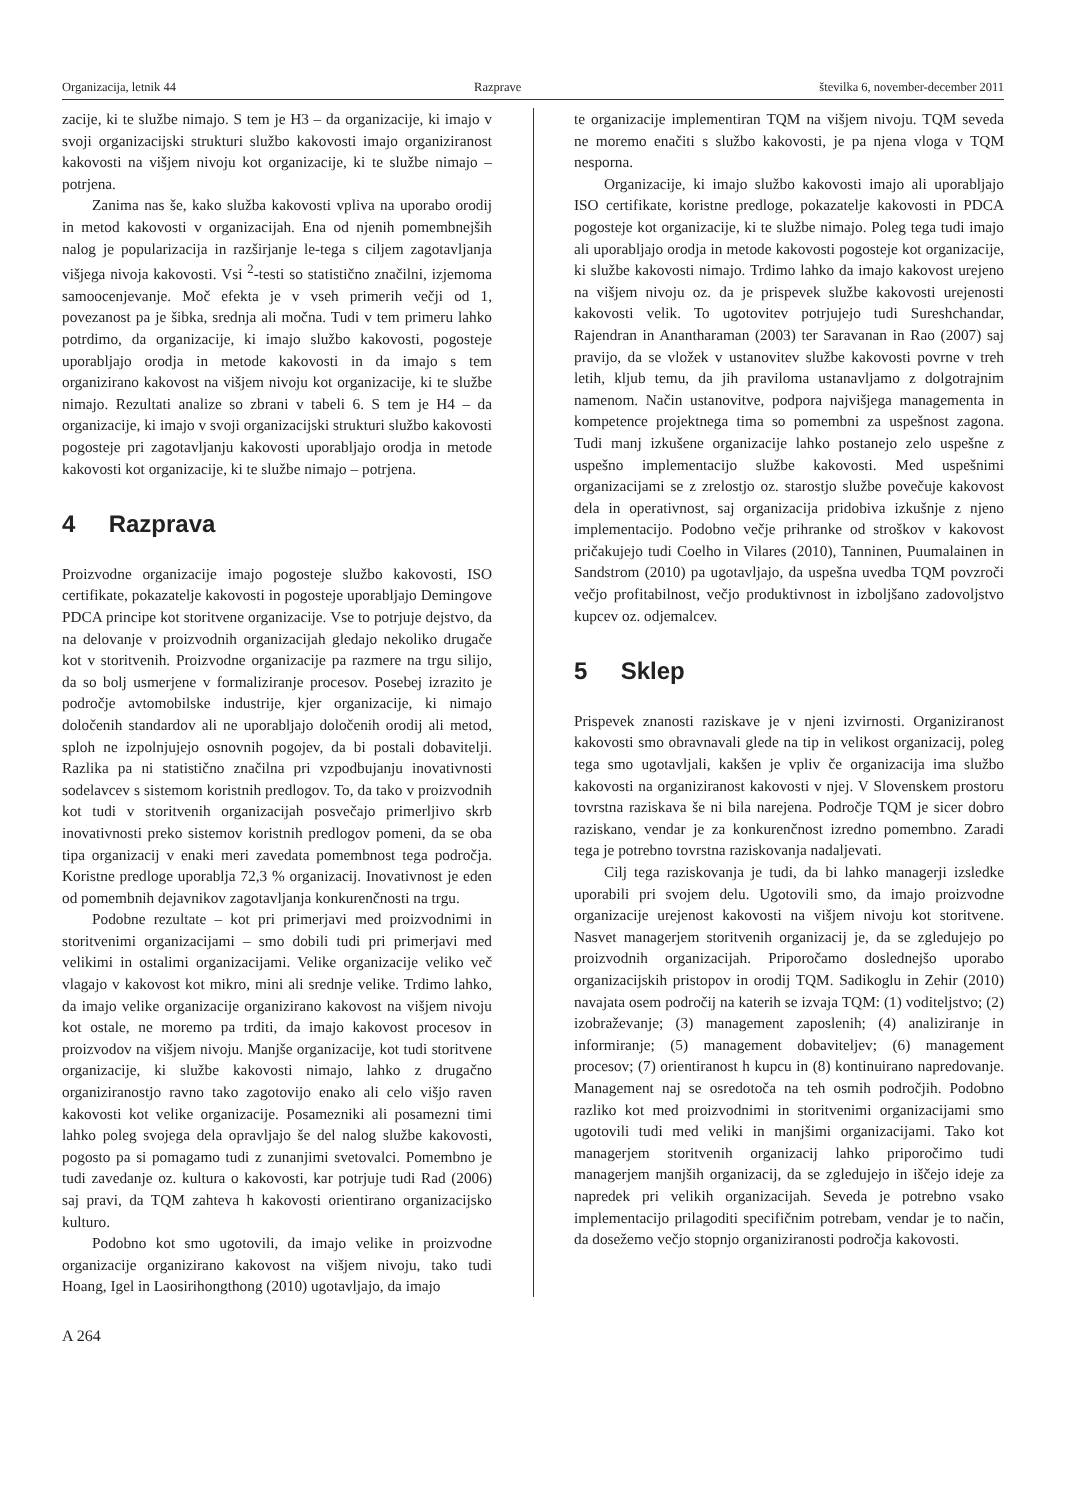Organizacija, letnik 44 Razprave številka 6, november-december 2011
zacije, ki te službe nimajo. S tem je H3 – da organizacije, ki imajo v svoji organizacijski strukturi službo kakovosti imajo organiziranost kakovosti na višjem nivoju kot organizacije, ki te službe nimajo – potrjena.
Zanima nas še, kako služba kakovosti vpliva na uporabo orodij in metod kakovosti v organizacijah. Ena od njenih pomembnejših nalog je popularizacija in razširjanje le-tega s ciljem zagotavljanja višjega nivoja kakovosti. Vsi <sup>2</sup>-testi so statistično značilni, izjemoma samoocenjevanje. Moč efekta je v vseh primerih večji od 1, povezanost pa je šibka, srednja ali močna. Tudi v tem primeru lahko potrdimo, da organizacije, ki imajo službo kakovosti, pogosteje uporabljajo orodja in metode kakovosti in da imajo s tem organizirano kakovost na višjem nivoju kot organizacije, ki te službe nimajo. Rezultati analize so zbrani v tabeli 6. S tem je H4 – da organizacije, ki imajo v svoji organizacijski strukturi službo kakovosti pogosteje pri zagotavljanju kakovosti uporabljajo orodja in metode kakovosti kot organizacije, ki te službe nimajo – potrjena.
4 Razprava
Proizvodne organizacije imajo pogosteje službo kakovosti, ISO certifikate, pokazatelje kakovosti in pogosteje uporabljajo Demingove PDCA principe kot storitvene organizacije. Vse to potrjuje dejstvo, da na delovanje v proizvodnih organizacijah gledajo nekoliko drugače kot v storitvenih. Proizvodne organizacije pa razmere na trgu silijo, da so bolj usmerjene v formaliziranje procesov. Posebej izrazito je področje avtomobilske industrije, kjer organizacije, ki nimajo določenih standardov ali ne uporabljajo določenih orodij ali metod, sploh ne izpolnjujejo osnovnih pogojev, da bi postali dobavitelji. Razlika pa ni statistično značilna pri vzpodbujanju inovativnosti sodelavcev s sistemom koristnih predlogov. To, da tako v proizvodnih kot tudi v storitvenih organizacijah posvečajo primerljivo skrb inovativnosti preko sistemov koristnih predlogov pomeni, da se oba tipa organizacij v enaki meri zavedata pomembnost tega področja. Koristne predloge uporablja 72,3 % organizacij. Inovativnost je eden od pomembnih dejavnikov zagotavljanja konkurenčnosti na trgu.
Podobne rezultate – kot pri primerjavi med proizvodnimi in storitvenimi organizacijami – smo dobili tudi pri primerjavi med velikimi in ostalimi organizacijami. Velike organizacije veliko več vlagajo v kakovost kot mikro, mini ali srednje velike. Trdimo lahko, da imajo velike organizacije organizirano kakovost na višjem nivoju kot ostale, ne moremo pa trditi, da imajo kakovost procesov in proizvodov na višjem nivoju. Manjše organizacije, kot tudi storitvene organizacije, ki službe kakovosti nimajo, lahko z drugačno organiziranostjo ravno tako zagotovijo enako ali celo višjo raven kakovosti kot velike organizacije. Posamezniki ali posamezni timi lahko poleg svojega dela opravljajo še del nalog službe kakovosti, pogosto pa si pomagamo tudi z zunanjimi svetovalci. Pomembno je tudi zavedanje oz. kultura o kakovosti, kar potrjuje tudi Rad (2006) saj pravi, da TQM zahteva h kakovosti orientirano organizacijsko kulturo.
Podobno kot smo ugotovili, da imajo velike in proizvodne organizacije organizirano kakovost na višjem nivoju, tako tudi Hoang, Igel in Laosirihongthong (2010) ugotavljajo, da imajo
te organizacije implementiran TQM na višjem nivoju. TQM seveda ne moremo enačiti s službo kakovosti, je pa njena vloga v TQM nesporna.
Organizacije, ki imajo službo kakovosti imajo ali uporabljajo ISO certifikate, koristne predloge, pokazatelje kakovosti in PDCA pogosteje kot organizacije, ki te službe nimajo. Poleg tega tudi imajo ali uporabljajo orodja in metode kakovosti pogosteje kot organizacije, ki službe kakovosti nimajo. Trdimo lahko da imajo kakovost urejeno na višjem nivoju oz. da je prispevek službe kakovosti urejenosti kakovosti velik. To ugotovitev potrjujejo tudi Sureshchandar, Rajendran in Anantharaman (2003) ter Saravanan in Rao (2007) saj pravijo, da se vložek v ustanovitev službe kakovosti povrne v treh letih, kljub temu, da jih praviloma ustanavljamo z dolgotrajnim namenom. Način ustanovitve, podpora najvišjega managementa in kompetence projektnega tima so pomembni za uspešnost zagona. Tudi manj izkušene organizacije lahko postanejo zelo uspešne z uspešno implementacijo službe kakovosti. Med uspešnimi organizacijami se z zrelostjo oz. starostjo službe povečuje kakovost dela in operativnost, saj organizacija pridobiva izkušnje z njeno implementacijo. Podobno večje prihranke od stroškov v kakovost pričakujejo tudi Coelho in Vilares (2010), Tanninen, Puumalainen in Sandstrom (2010) pa ugotavljajo, da uspešna uvedba TQM povzroči večjo profitabilnost, večjo produktivnost in izboljšano zadovoljstvo kupcev oz. odjemalcev.
5 Sklep
Prispevek znanosti raziskave je v njeni izvirnosti. Organiziranost kakovosti smo obravnavali glede na tip in velikost organizacij, poleg tega smo ugotavljali, kakšen je vpliv če organizacija ima službo kakovosti na organiziranost kakovosti v njej. V Slovenskem prostoru tovrstna raziskava še ni bila narejena. Področje TQM je sicer dobro raziskano, vendar je za konkurenčnost izredno pomembno. Zaradi tega je potrebno tovrstna raziskovanja nadaljevati.
Cilj tega raziskovanja je tudi, da bi lahko managerji izsledke uporabili pri svojem delu. Ugotovili smo, da imajo proizvodne organizacije urejenost kakovosti na višjem nivoju kot storitvene. Nasvet managerjem storitvenih organizacij je, da se zgledujejo po proizvodnih organizacijah. Priporočamo doslednejšo uporabo organizacijskih pristopov in orodij TQM. Sadikoglu in Zehir (2010) navajata osem področij na katerih se izvaja TQM: (1) voditeljstvo; (2) izobraževanje; (3) management zaposlenih; (4) analiziranje in informiranje; (5) management dobaviteljev; (6) management procesov; (7) orientiranost h kupcu in (8) kontinuirano napredovanje. Management naj se osredotoča na teh osmih področjih. Podobno razliko kot med proizvodnimi in storitvenimi organizacijami smo ugotovili tudi med veliki in manjšimi organizacijami. Tako kot managerjem storitvenih organizacij lahko priporočimo tudi managerjem manjših organizacij, da se zgledujejo in iščejo ideje za napredek pri velikih organizacijah. Seveda je potrebno vsako implementacijo prilagoditi specifičnim potrebam, vendar je to način, da dosežemo večjo stopnjo organiziranosti področja kakovosti.
A 264